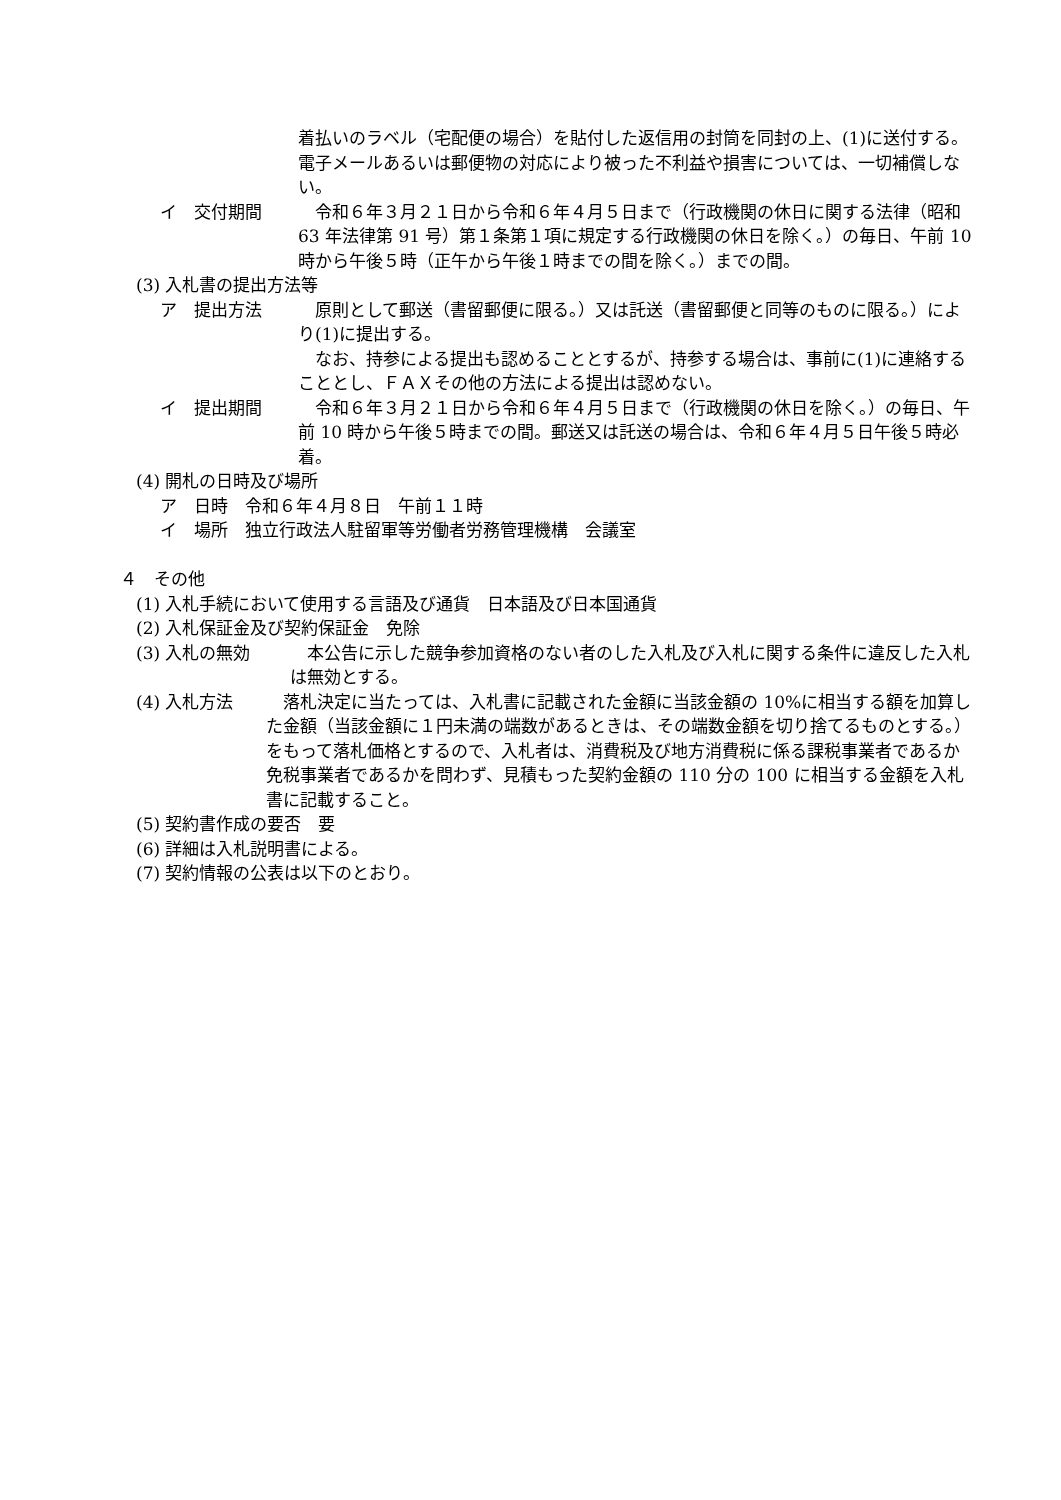着払いのラベル（宅配便の場合）を貼付した返信用の封筒を同封の上、(1)に送付する。電子メールあるいは郵便物の対応により被った不利益や損害については、一切補償しない。
イ　交付期間 　令和６年３月２１日から令和６年４月５日まで（行政機関の休日に関する法律（昭和 63 年法律第 91 号）第１条第１項に規定する行政機関の休日を除く。）の毎日、午前 10 時から午後５時（正午から午後１時までの間を除く。）までの間。
(3) 入札書の提出方法等
ア　提出方法 　原則として郵送（書留郵便に限る。）又は託送（書留郵便と同等のものに限る。）により(1)に提出する。
　なお、持参による提出も認めることとするが、持参する場合は、事前に(1)に連絡することとし、ＦＡＸその他の方法による提出は認めない。
イ　提出期間 　令和６年３月２１日から令和６年４月５日まで（行政機関の休日を除く。）の毎日、午前 10 時から午後５時までの間。郵送又は託送の場合は、令和６年４月５日午後５時必着。
(4) 開札の日時及び場所
ア　日時　令和６年４月８日　午前１１時
イ　場所　独立行政法人駐留軍等労働者労務管理機構　会議室
４　その他
(1) 入札手続において使用する言語及び通貨　日本語及び日本国通貨
(2) 入札保証金及び契約保証金　免除
(3) 入札の無効 　本公告に示した競争参加資格のない者のした入札及び入札に関する条件に違反した入札は無効とする。
(4) 入札方法 　落札決定に当たっては、入札書に記載された金額に当該金額の 10%に相当する額を加算した金額（当該金額に１円未満の端数があるときは、その端数金額を切り捨てるものとする。）をもって落札価格とするので、入札者は、消費税及び地方消費税に係る課税事業者であるか免税事業者であるかを問わず、見積もった契約金額の 110 分の 100 に相当する金額を入札書に記載すること。
(5) 契約書作成の要否　要
(6) 詳細は入札説明書による。
(7) 契約情報の公表は以下のとおり。